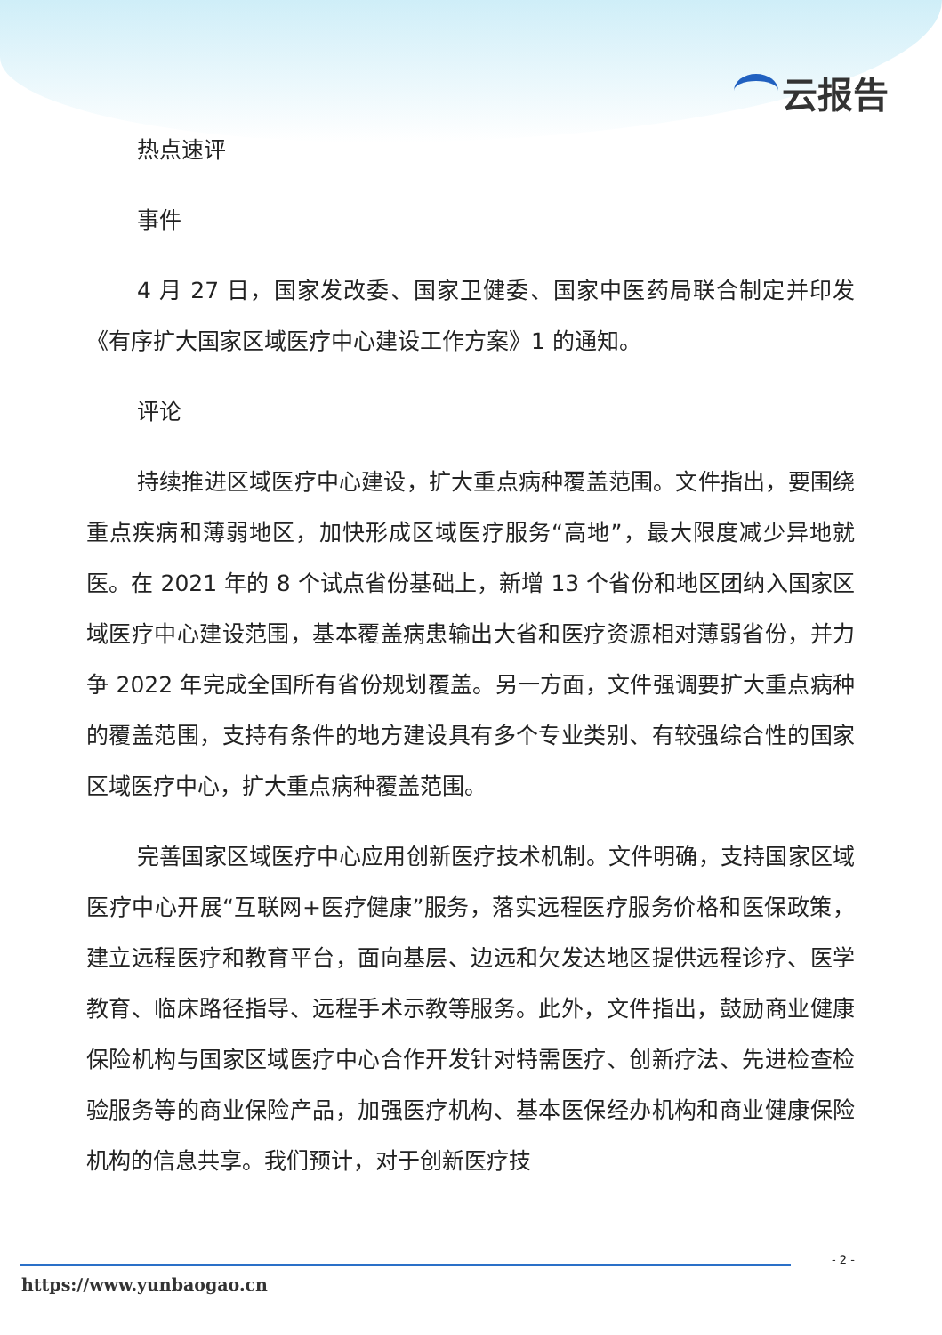云报告
热点速评
事件
4 月 27 日，国家发改委、国家卫健委、国家中医药局联合制定并印发《有序扩大国家区域医疗中心建设工作方案》1 的通知。
评论
持续推进区域医疗中心建设，扩大重点病种覆盖范围。文件指出，要围绕重点疾病和薄弱地区，加快形成区域医疗服务“高地”，最大限度减少异地就医。在 2021 年的 8 个试点省份基础上，新增 13 个省份和地区团纳入国家区域医疗中心建设范围，基本覆盖病患输出大省和医疗资源相对薄弱省份，并力争 2022 年完成全国所有省份规划覆盖。另一方面，文件强调要扩大重点病种的覆盖范围，支持有条件的地方建设具有多个专业类别、有较强综合性的国家区域医疗中心，扩大重点病种覆盖范围。
完善国家区域医疗中心应用创新医疗技术机制。文件明确，支持国家区域医疗中心开展“互联网+医疗健康”服务，落实远程医疗服务价格和医保政策，建立远程医疗和教育平台，面向基层、边远和欠发达地区提供远程诊疗、医学教育、临床路径指导、远程手术示教等服务。此外，文件指出，鼓励商业健康保险机构与国家区域医疗中心合作开发针对特需医疗、创新疗法、先进检查检验服务等的商业保险产品，加强医疗机构、基本医保经办机构和商业健康保险机构的信息共享。我们预计，对于创新医疗技
- 2 -
https://www.yunbaogao.cn